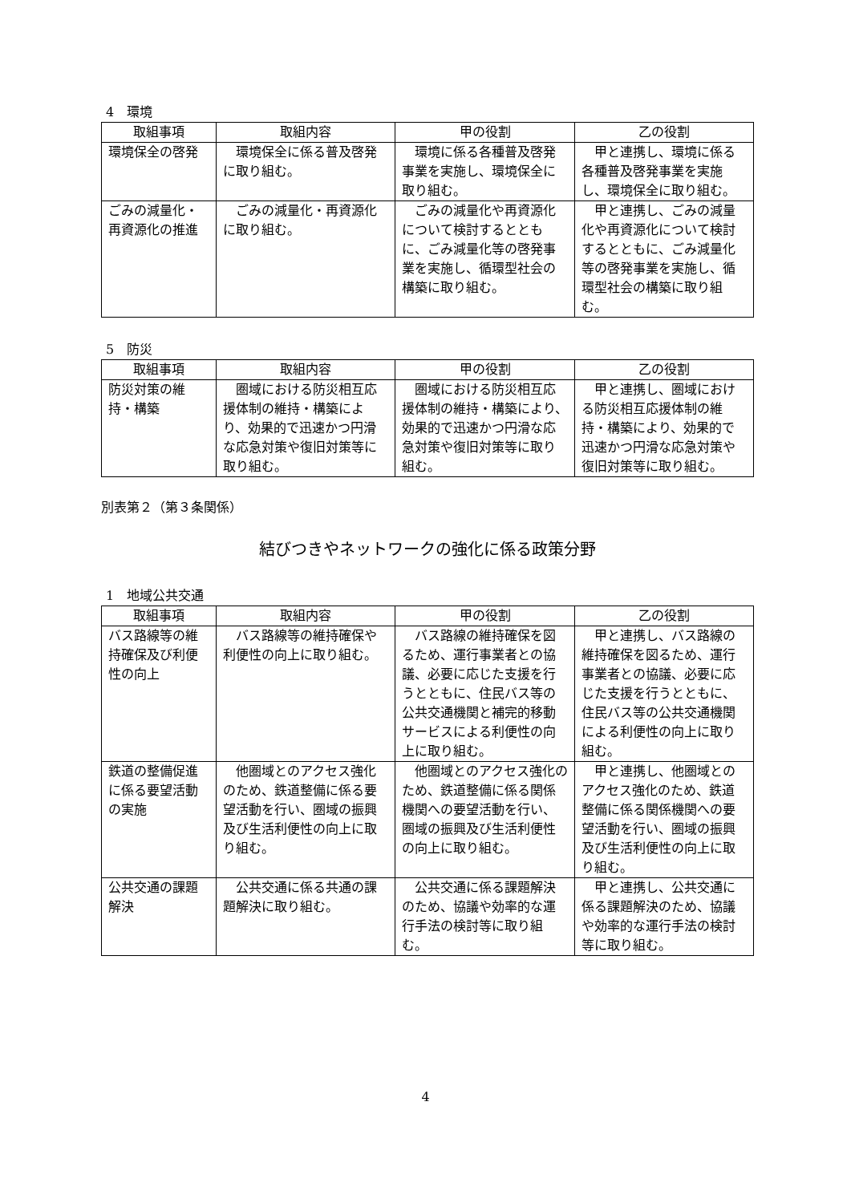4　環境
| 取組事項 | 取組内容 | 甲の役割 | 乙の役割 |
| --- | --- | --- | --- |
| 環境保全の啓発 | 環境保全に係る普及啓発に取り組む。 | 環境に係る各種普及啓発事業を実施し、環境保全に取り組む。 | 甲と連携し、環境に係る各種普及啓発事業を実施し、環境保全に取り組む。 |
| ごみの減量化・再資源化の推進 | ごみの減量化・再資源化に取り組む。 | ごみの減量化や再資源化について検討するとともに、ごみ減量化等の啓発事業を実施し、循環型社会の構築に取り組む。 | 甲と連携し、ごみの減量化や再資源化について検討するとともに、ごみ減量化等の啓発事業を実施し、循環型社会の構築に取り組む。 |
5　防災
| 取組事項 | 取組内容 | 甲の役割 | 乙の役割 |
| --- | --- | --- | --- |
| 防災対策の維持・構築 | 圏域における防災相互応援体制の維持・構築により、効果的で迅速かつ円滑な応急対策や復旧対策等に取り組む。 | 圏域における防災相互応援体制の維持・構築により、効果的で迅速かつ円滑な応急対策や復旧対策等に取り組む。 | 甲と連携し、圏域における防災相互応援体制の維持・構築により、効果的で迅速かつ円滑な応急対策や復旧対策等に取り組む。 |
別表第２（第３条関係）
結びつきやネットワークの強化に係る政策分野
1　地域公共交通
| 取組事項 | 取組内容 | 甲の役割 | 乙の役割 |
| --- | --- | --- | --- |
| バス路線等の維持確保及び利便性の向上 | バス路線等の維持確保や利便性の向上に取り組む。 | バス路線の維持確保を図るため、運行事業者との協議、必要に応じた支援を行うとともに、住民バス等の公共交通機関と補完的移動サービスによる利便性の向上に取り組む。 | 甲と連携し、バス路線の維持確保を図るため、運行事業者との協議、必要に応じた支援を行うとともに、住民バス等の公共交通機関による利便性の向上に取り組む。 |
| 鉄道の整備促進に係る要望活動の実施 | 他圏域とのアクセス強化のため、鉄道整備に係る要望活動を行い、圏域の振興及び生活利便性の向上に取り組む。 | 他圏域とのアクセス強化のため、鉄道整備に係る関係機関への要望活動を行い、圏域の振興及び生活利便性の向上に取り組む。 | 甲と連携し、他圏域とのアクセス強化のため、鉄道整備に係る関係機関への要望活動を行い、圏域の振興及び生活利便性の向上に取り組む。 |
| 公共交通の課題解決 | 公共交通に係る共通の課題解決に取り組む。 | 公共交通に係る課題解決のため、協議や効率的な運行手法の検討等に取り組む。 | 甲と連携し、公共交通に係る課題解決のため、協議や効率的な運行手法の検討等に取り組む。 |
4